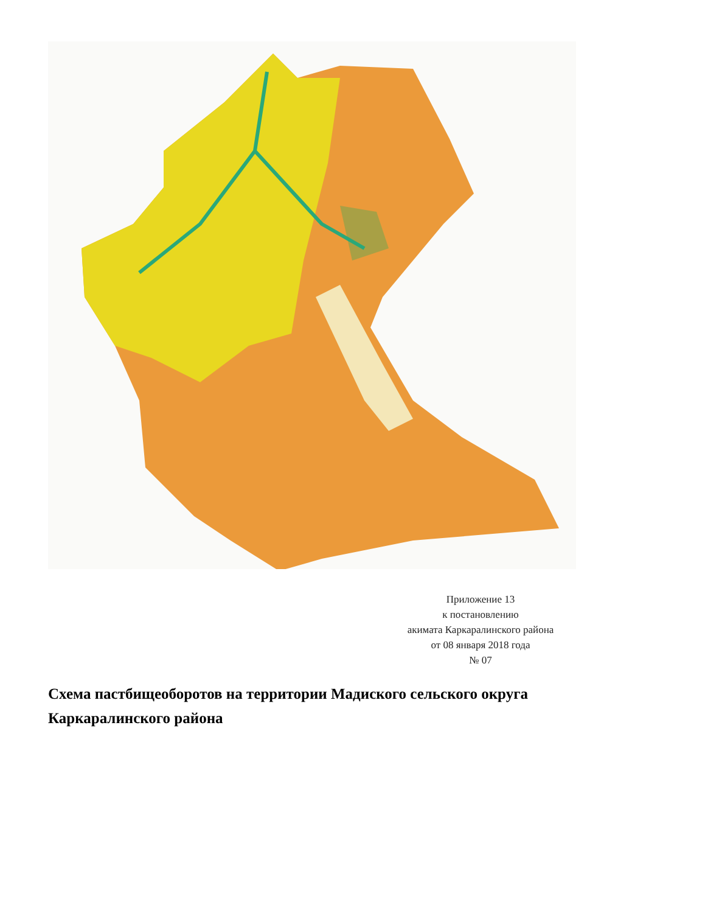Приложение 13
к постановлению
акимата Каркаралинского района
от 08 января 2018 года
№ 07
Схема пастбищеоборотов на территории Мадиского сельского округа Каркаралинского района